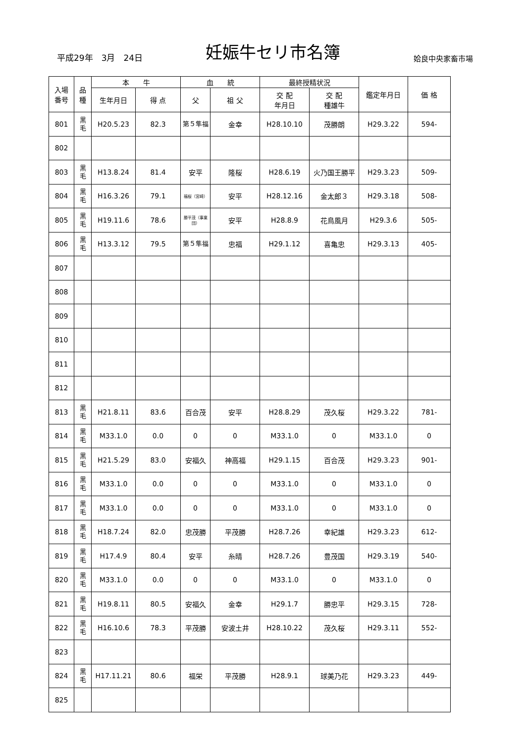平成29年　3月　24日
妊娠牛セリ市名簿
姶良中央家畜市場
| 入場 番号 | 品 種 | 本 牛 | | 血 統 | | 最終授精状況 | | 鑑定年月日 | 価 格 |
| --- | --- | --- | --- | --- | --- | --- | --- | --- | --- |
| | | 生年月日 | 得 点 | 父 | 祖 父 | 交 配 年月日 | 交 配 種雄牛 | | |
| 801 | 黒 毛 | H20.5.23 | 82.3 | 第５隼福 | 金幸 | H28.10.10 | 茂勝朗 | H29.3.22 | 594- |
| 802 | | | | | | | | | |
| 803 | 黒 毛 | H13.8.24 | 81.4 | 安平 | 隆桜 | H28.6.19 | 火乃国王勝平 | H29.3.23 | 509- |
| 804 | 黒 毛 | H16.3.26 | 79.1 | 福桜（宮崎） | 安平 | H28.12.16 | 金太郎３ | H29.3.18 | 508- |
| 805 | 黒 毛 | H19.11.6 | 78.6 | 勝平茂（事業団） | 安平 | H28.8.9 | 花鳥風月 | H29.3.6 | 505- |
| 806 | 黒 毛 | H13.3.12 | 79.5 | 第５隼福 | 忠福 | H29.1.12 | 喜亀忠 | H29.3.13 | 405- |
| 807 | | | | | | | | | |
| 808 | | | | | | | | | |
| 809 | | | | | | | | | |
| 810 | | | | | | | | | |
| 811 | | | | | | | | | |
| 812 | | | | | | | | | |
| 813 | 黒 毛 | H21.8.11 | 83.6 | 百合茂 | 安平 | H28.8.29 | 茂久桜 | H29.3.22 | 781- |
| 814 | 黒 毛 | M33.1.0 | 0.0 | 0 | 0 | M33.1.0 | 0 | M33.1.0 | 0 |
| 815 | 黒 毛 | H21.5.29 | 83.0 | 安福久 | 神高福 | H29.1.15 | 百合茂 | H29.3.23 | 901- |
| 816 | 黒 毛 | M33.1.0 | 0.0 | 0 | 0 | M33.1.0 | 0 | M33.1.0 | 0 |
| 817 | 黒 毛 | M33.1.0 | 0.0 | 0 | 0 | M33.1.0 | 0 | M33.1.0 | 0 |
| 818 | 黒 毛 | H18.7.24 | 82.0 | 忠茂勝 | 平茂勝 | H28.7.26 | 幸紀雄 | H29.3.23 | 612- |
| 819 | 黒 毛 | H17.4.9 | 80.4 | 安平 | 糸晴 | H28.7.26 | 豊茂国 | H29.3.19 | 540- |
| 820 | 黒 毛 | M33.1.0 | 0.0 | 0 | 0 | M33.1.0 | 0 | M33.1.0 | 0 |
| 821 | 黒 毛 | H19.8.11 | 80.5 | 安福久 | 金幸 | H29.1.7 | 勝忠平 | H29.3.15 | 728- |
| 822 | 黒 毛 | H16.10.6 | 78.3 | 平茂勝 | 安波土井 | H28.10.22 | 茂久桜 | H29.3.11 | 552- |
| 823 | | | | | | | | | |
| 824 | 黒 毛 | H17.11.21 | 80.6 | 福栄 | 平茂勝 | H28.9.1 | 球美乃花 | H29.3.23 | 449- |
| 825 | | | | | | | | | |